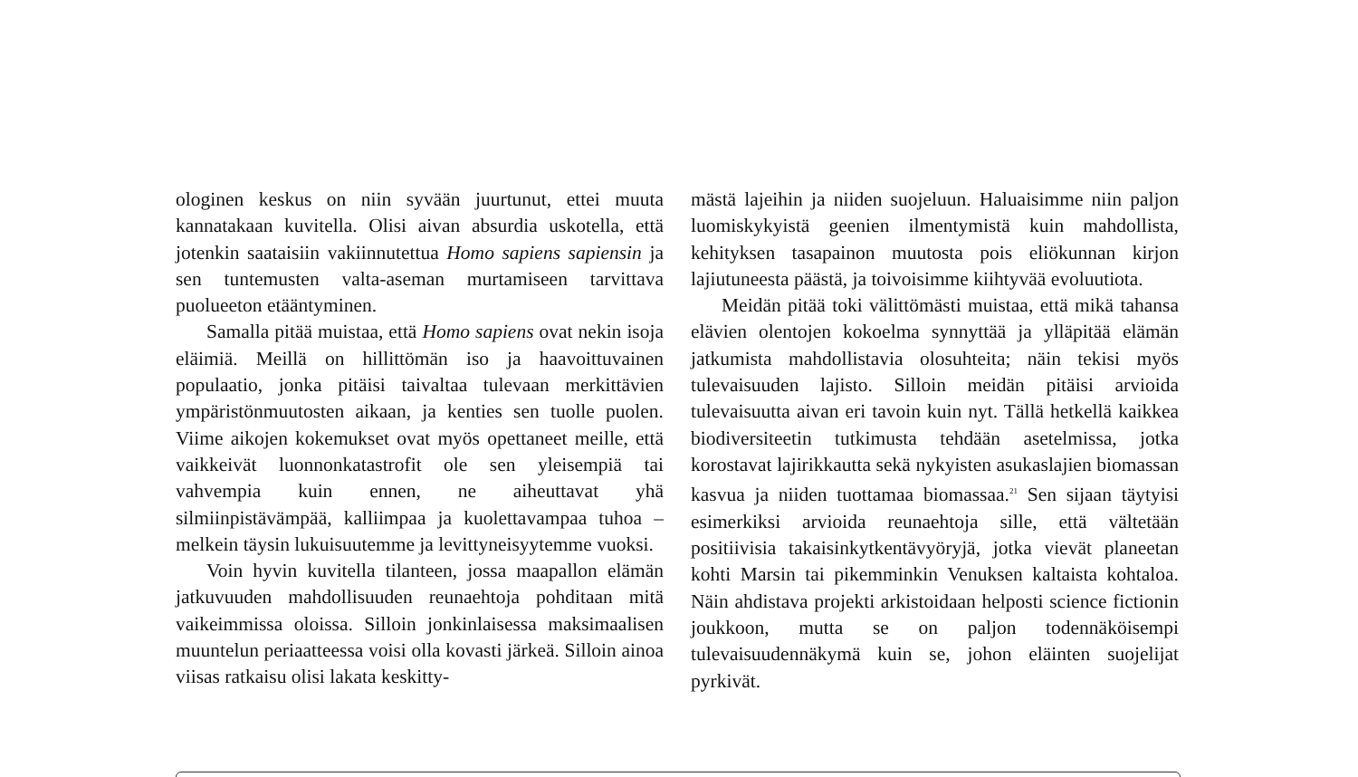ologinen keskus on niin syvään juurtunut, ettei muuta kannatakaan kuvitella. Olisi aivan absurdia uskotella, että jotenkin saataisiin vakiinnutettua Homo sapiens sapiensin ja sen tuntemusten valta-aseman murtamiseen tarvittava puolueeton etääntyminen.
Samalla pitää muistaa, että Homo sapiens ovat nekin isoja eläimiä. Meillä on hillittömän iso ja haavoittuvainen populaatio, jonka pitäisi taivaltaa tulevaan merkittävien ympäristönmuutosten aikaan, ja kenties sen tuolle puolen. Viime aikojen kokemukset ovat myös opettaneet meille, että vaikkeivät luonnonkatastrofit ole sen yleisempiä tai vahvempia kuin ennen, ne aiheuttavat yhä silmiinpistävämpää, kalliimpaa ja kuolettavampaa tuhoa – melkein täysin lukuisuutemme ja levittyneisyytemme vuoksi.
Voin hyvin kuvitella tilanteen, jossa maapallon elämän jatkuvuuden mahdollisuuden reunaehtoja pohditaan mitä vaikeimmissa oloissa. Silloin jonkinlaisessa maksimaalisen muuntelun periaatteessa voisi olla kovasti järkeä. Silloin ainoa viisas ratkaisu olisi lakata keskitty-
mästä lajeihin ja niiden suojeluun. Haluaisimme niin paljon luomiskykyistä geenien ilmentymistä kuin mahdollista, kehityksen tasapainon muutosta pois eliökunnan kirjon lajiutuneesta päästä, ja toivoisimme kiihtyvää evoluutiota.
Meidän pitää toki välittömästi muistaa, että mikä tahansa elävien olentojen kokoelma synnyttää ja ylläpitää elämän jatkumista mahdollistavia olosuhteita; näin tekisi myös tulevaisuuden lajisto. Silloin meidän pitäisi arvioida tulevaisuutta aivan eri tavoin kuin nyt. Tällä hetkellä kaikkea biodiversiteetin tutkimusta tehdään asetelmissa, jotka korostavat lajirikkautta sekä nykyisten asukaslajien biomassan kasvua ja niiden tuottamaa biomassaa.<sup>21</sup> Sen sijaan täytyisi esimerkiksi arvioida reunaehtoja sille, että vältetään positiivisia takaisinkytkentävyöryjä, jotka vievät planeetan kohti Marsin tai pikemminkin Venuksen kaltaista kohtaloa. Näin ahdistava projekti arkistoidaan helposti science fictionin joukkoon, mutta se on paljon todennäköisempi tulevaisuudennäkymä kuin se, johon eläinten suojelijat pyrkivät.